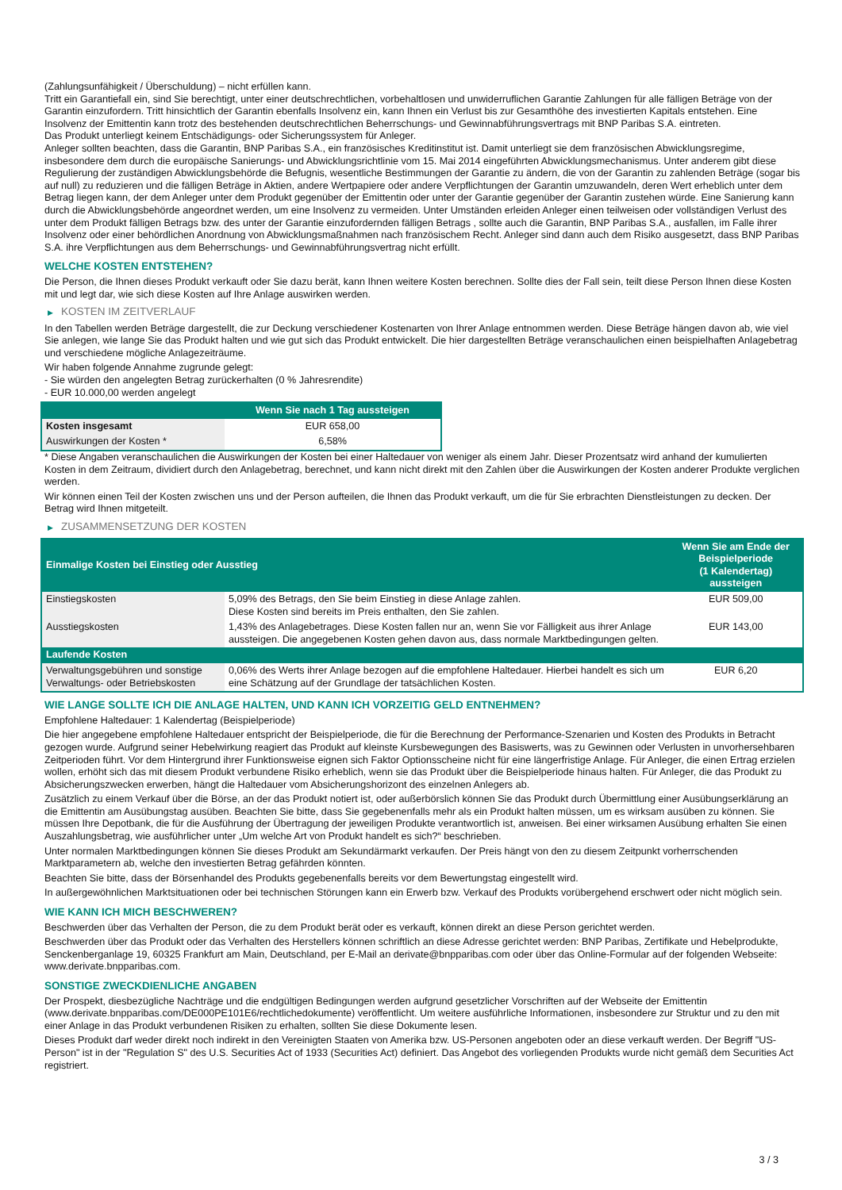(Zahlungsunfähigkeit / Überschuldung) – nicht erfüllen kann.
Tritt ein Garantiefall ein, sind Sie berechtigt, unter einer deutschrechtlichen, vorbehaltlosen und unwiderruflichen Garantie Zahlungen für alle fälligen Beträge von der Garantin einzufordern. Tritt hinsichtlich der Garantin ebenfalls Insolvenz ein, kann Ihnen ein Verlust bis zur Gesamthöhe des investierten Kapitals entstehen. Eine Insolvenz der Emittentin kann trotz des bestehenden deutschrechtlichen Beherrschungs- und Gewinnabführungsvertrags mit BNP Paribas S.A. eintreten.
Das Produkt unterliegt keinem Entschädigungs- oder Sicherungssystem für Anleger.
Anleger sollten beachten, dass die Garantin, BNP Paribas S.A., ein französisches Kreditinstitut ist. Damit unterliegt sie dem französischen Abwicklungsregime, insbesondere dem durch die europäische Sanierungs- und Abwicklungsrichtlinie vom 15. Mai 2014 eingeführten Abwicklungsmechanismus. Unter anderem gibt diese Regulierung der zuständigen Abwicklungsbehörde die Befugnis, wesentliche Bestimmungen der Garantie zu ändern, die von der Garantin zu zahlenden Beträge (sogar bis auf null) zu reduzieren und die fälligen Beträge in Aktien, andere Wertpapiere oder andere Verpflichtungen der Garantin umzuwandeln, deren Wert erheblich unter dem Betrag liegen kann, der dem Anleger unter dem Produkt gegenüber der Emittentin oder unter der Garantie gegenüber der Garantin zustehen würde. Eine Sanierung kann durch die Abwicklungsbehörde angeordnet werden, um eine Insolvenz zu vermeiden. Unter Umständen erleiden Anleger einen teilweisen oder vollständigen Verlust des unter dem Produkt fälligen Betrags bzw. des unter der Garantie einzufordernden fälligen Betrags , sollte auch die Garantin, BNP Paribas S.A., ausfallen, im Falle ihrer Insolvenz oder einer behördlichen Anordnung von Abwicklungsmaßnahmen nach französischem Recht. Anleger sind dann auch dem Risiko ausgesetzt, dass BNP Paribas S.A. ihre Verpflichtungen aus dem Beherrschungs- und Gewinnabführungsvertrag nicht erfüllt.
WELCHE KOSTEN ENTSTEHEN?
Die Person, die Ihnen dieses Produkt verkauft oder Sie dazu berät, kann Ihnen weitere Kosten berechnen. Sollte dies der Fall sein, teilt diese Person Ihnen diese Kosten mit und legt dar, wie sich diese Kosten auf Ihre Anlage auswirken werden.
▶ KOSTEN IM ZEITVERLAUF
In den Tabellen werden Beträge dargestellt, die zur Deckung verschiedener Kostenarten von Ihrer Anlage entnommen werden. Diese Beträge hängen davon ab, wie viel Sie anlegen, wie lange Sie das Produkt halten und wie gut sich das Produkt entwickelt. Die hier dargestellten Beträge veranschaulichen einen beispielhaften Anlagebetrag und verschiedene mögliche Anlagezeiträume.
Wir haben folgende Annahme zugrunde gelegt:
- Sie würden den angelegten Betrag zurückerhalten (0 % Jahresrendite)
- EUR 10.000,00 werden angelegt
| | Wenn Sie nach 1 Tag aussteigen |
| --- | --- |
| Kosten insgesamt | EUR 658,00 |
| Auswirkungen der Kosten * | 6,58% |
* Diese Angaben veranschaulichen die Auswirkungen der Kosten bei einer Haltedauer von weniger als einem Jahr. Dieser Prozentsatz wird anhand der kumulierten Kosten in dem Zeitraum, dividiert durch den Anlagebetrag, berechnet, und kann nicht direkt mit den Zahlen über die Auswirkungen der Kosten anderer Produkte verglichen werden.
Wir können einen Teil der Kosten zwischen uns und der Person aufteilen, die Ihnen das Produkt verkauft, um die für Sie erbrachten Dienstleistungen zu decken. Der Betrag wird Ihnen mitgeteilt.
▶ ZUSAMMENSETZUNG DER KOSTEN
| Einmalige Kosten bei Einstieg oder Ausstieg | | Wenn Sie am Ende der Beispielperiode (1 Kalendertag) aussteigen |
| --- | --- | --- |
| Einstiegskosten | 5,09% des Betrags, den Sie beim Einstieg in diese Anlage zahlen. Diese Kosten sind bereits im Preis enthalten, den Sie zahlen. | EUR 509,00 |
| Ausstiegskosten | 1,43% des Anlagebetrages. Diese Kosten fallen nur an, wenn Sie vor Fälligkeit aus ihrer Anlage aussteigen. Die angegebenen Kosten gehen davon aus, dass normale Marktbedingungen gelten. | EUR 143,00 |
| Laufende Kosten | | |
| Verwaltungsgebühren und sonstige Verwaltungs- oder Betriebskosten | 0,06% des Werts ihrer Anlage bezogen auf die empfohlene Haltedauer. Hierbei handelt es sich um eine Schätzung auf der Grundlage der tatsächlichen Kosten. | EUR 6,20 |
WIE LANGE SOLLTE ICH DIE ANLAGE HALTEN, UND KANN ICH VORZEITIG GELD ENTNEHMEN?
Empfohlene Haltedauer: 1 Kalendertag (Beispielperiode)
Die hier angegebene empfohlene Haltedauer entspricht der Beispielperiode, die für die Berechnung der Performance-Szenarien und Kosten des Produkts in Betracht gezogen wurde. Aufgrund seiner Hebelwirkung reagiert das Produkt auf kleinste Kursbewegungen des Basiswerts, was zu Gewinnen oder Verlusten in unvorhersehbaren Zeitperioden führt. Vor dem Hintergrund ihrer Funktionsweise eignen sich Faktor Optionsscheine nicht für eine längerfristige Anlage. Für Anleger, die einen Ertrag erzielen wollen, erhöht sich das mit diesem Produkt verbundene Risiko erheblich, wenn sie das Produkt über die Beispielperiode hinaus halten. Für Anleger, die das Produkt zu Absicherungszwecken erwerben, hängt die Haltedauer vom Absicherungshorizont des einzelnen Anlegers ab.
Zusätzlich zu einem Verkauf über die Börse, an der das Produkt notiert ist, oder außerbörslich können Sie das Produkt durch Übermittlung einer Ausübungserklärung an die Emittentin am Ausübungstag ausüben. Beachten Sie bitte, dass Sie gegebenenfalls mehr als ein Produkt halten müssen, um es wirksam ausüben zu können. Sie müssen Ihre Depotbank, die für die Ausführung der Übertragung der jeweiligen Produkte verantwortlich ist, anweisen. Bei einer wirksamen Ausübung erhalten Sie einen Auszahlungsbetrag, wie ausführlicher unter „Um welche Art von Produkt handelt es sich?“ beschrieben.
Unter normalen Marktbedingungen können Sie dieses Produkt am Sekundärmarkt verkaufen. Der Preis hängt von den zu diesem Zeitpunkt vorherrschenden Marktparametern ab, welche den investierten Betrag gefährden könnten.
Beachten Sie bitte, dass der Börsenhandel des Produkts gegebenenfalls bereits vor dem Bewertungstag eingestellt wird.
In außergewöhnlichen Marktsituationen oder bei technischen Störungen kann ein Erwerb bzw. Verkauf des Produkts vorübergehend erschwert oder nicht möglich sein.
WIE KANN ICH MICH BESCHWEREN?
Beschwerden über das Verhalten der Person, die zu dem Produkt berät oder es verkauft, können direkt an diese Person gerichtet werden.
Beschwerden über das Produkt oder das Verhalten des Herstellers können schriftlich an diese Adresse gerichtet werden: BNP Paribas, Zertifikate und Hebelprodukte, Senckenberganlage 19, 60325 Frankfurt am Main, Deutschland, per E-Mail an derivate@bnpparibas.com oder über das Online-Formular auf der folgenden Webseite: www.derivate.bnpparibas.com.
SONSTIGE ZWECKDIENLICHE ANGABEN
Der Prospekt, diesbezügliche Nachträge und die endgültigen Bedingungen werden aufgrund gesetzlicher Vorschriften auf der Webseite der Emittentin (www.derivate.bnpparibas.com/DE000PE101E6/rechtlichedokumente) veröffentlicht. Um weitere ausführliche Informationen, insbesondere zur Struktur und zu den mit einer Anlage in das Produkt verbundenen Risiken zu erhalten, sollten Sie diese Dokumente lesen.
Dieses Produkt darf weder direkt noch indirekt in den Vereinigten Staaten von Amerika bzw. US-Personen angeboten oder an diese verkauft werden. Der Begriff "US-Person" ist in der "Regulation S" des U.S. Securities Act of 1933 (Securities Act) definiert. Das Angebot des vorliegenden Produkts wurde nicht gemäß dem Securities Act registriert.
3 / 3